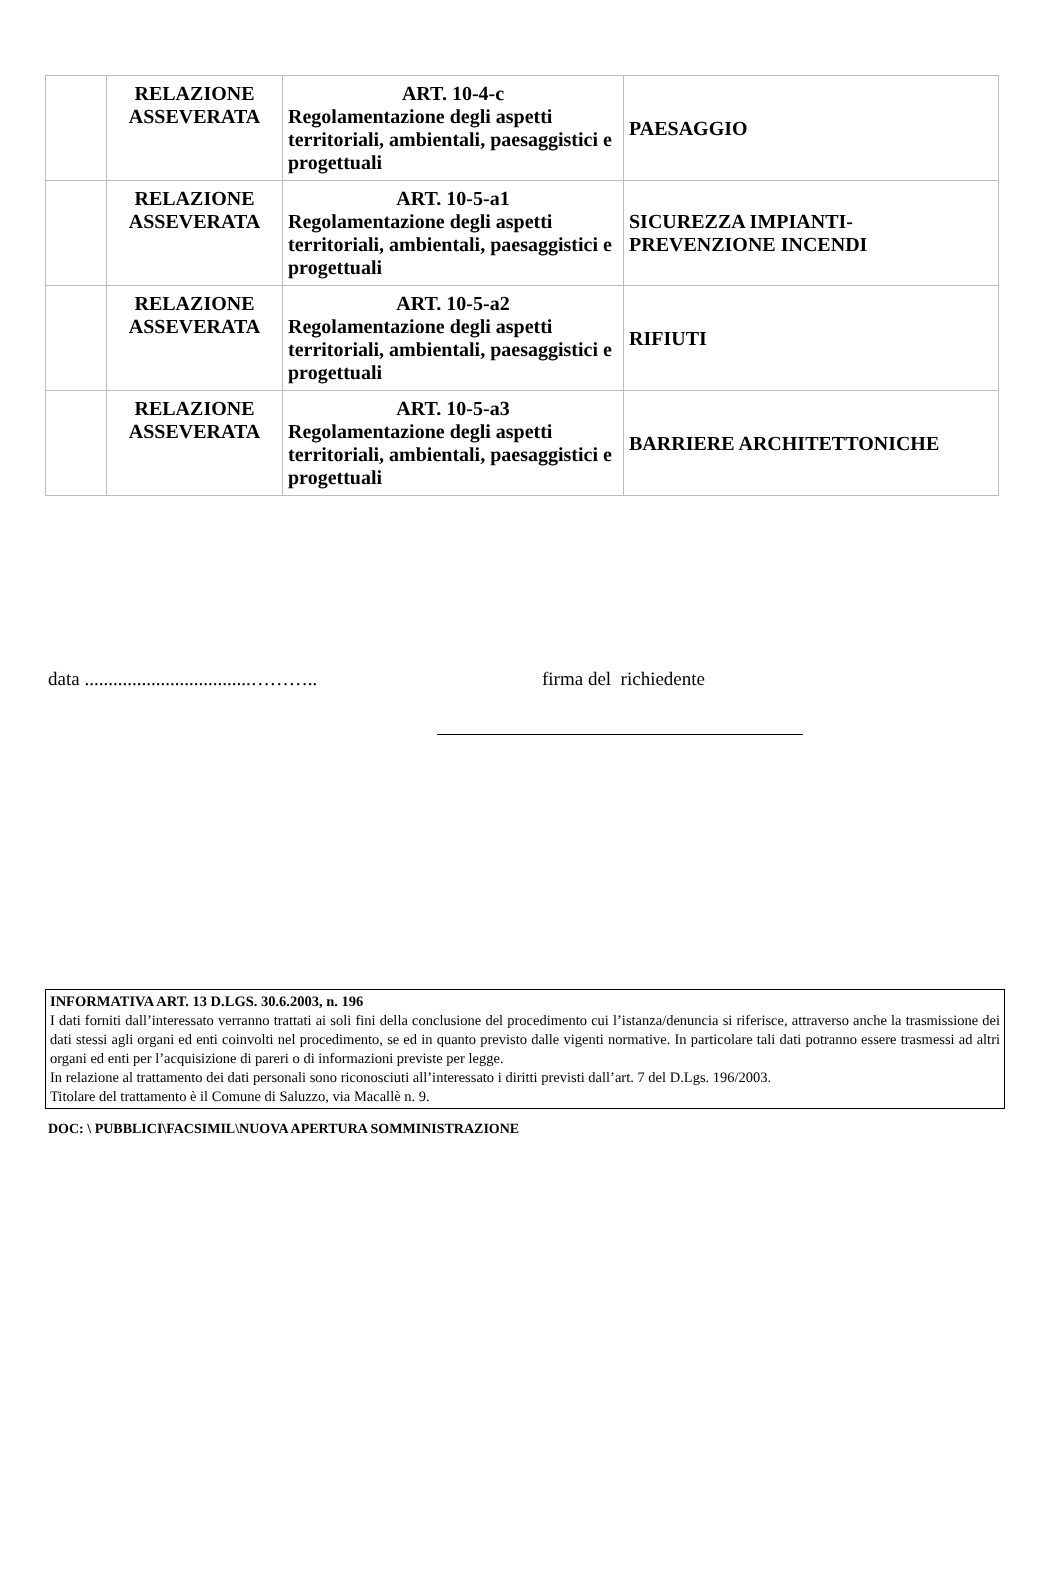| | RELAZIONE ASSEVERATA | ART. 10-4-c Regolamentazione degli aspetti territoriali, ambientali, paesaggistici e progettuali | PAESAGGIO |
| | RELAZIONE ASSEVERATA | ART. 10-5-a1 Regolamentazione degli aspetti territoriali, ambientali, paesaggistici e progettuali | SICUREZZA IMPIANTI- PREVENZIONE INCENDI |
| | RELAZIONE ASSEVERATA | ART. 10-5-a2 Regolamentazione degli aspetti territoriali, ambientali, paesaggistici e progettuali | RIFIUTI |
| | RELAZIONE ASSEVERATA | ART. 10-5-a3 Regolamentazione degli aspetti territoriali, ambientali, paesaggistici e progettuali | BARRIERE ARCHITETTONICHE |
data ...................................……….. firma del richiedente
INFORMATIVA ART. 13 D.LGS. 30.6.2003, n. 196
I dati forniti dall’interessato verranno trattati ai soli fini della conclusione del procedimento cui l’istanza/denuncia si riferisce, attraverso anche la trasmissione dei dati stessi agli organi ed enti coinvolti nel procedimento, se ed in quanto previsto dalle vigenti normative. In particolare tali dati potranno essere trasmessi ad altri organi ed enti per l’acquisizione di pareri o di informazioni previste per legge.
In relazione al trattamento dei dati personali sono riconosciuti all’interessato i diritti previsti dall’art. 7 del D.Lgs. 196/2003.
Titolare del trattamento è il Comune di Saluzzo, via Macallè n. 9.
DOC: \ PUBBLICI\FACSIMIL\NUOVA APERTURA SOMMINISTRAZIONE